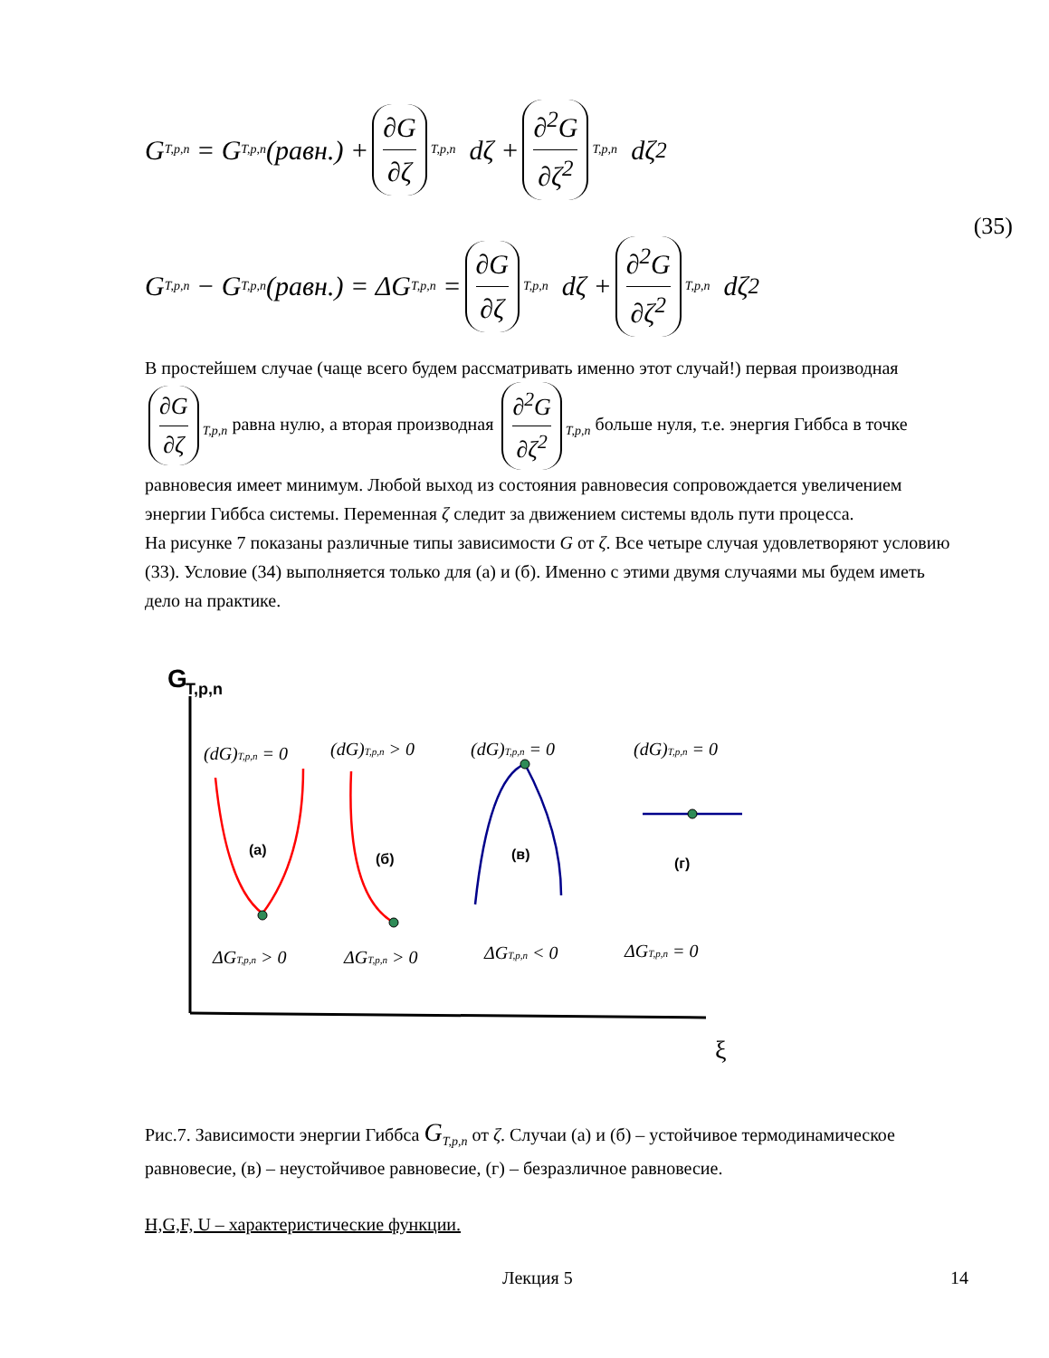G<sub>T,p,n</sub> = G<sub>T,p,n</sub>(равн.) + ∂G ∂ζ<sub>T,p,n</sub> dζ + ∂<sup>2</sup>G ∂ζ<sup>2</sup><sub>T,p,n</sub> dζ<sup>2</sup>
(35)
G<sub>T,p,n</sub> − G<sub>T,p,n</sub>(равн.) = ΔG<sub>T,p,n</sub> = ∂G ∂ζ<sub>T,p,n</sub> dζ + ∂<sup>2</sup>G ∂ζ<sup>2</sup><sub>T,p,n</sub> dζ<sup>2</sup>
В простейшем случае (чаще всего будем рассматривать именно этот случай!) первая производная ∂G ∂ζ<sub>T,p,n</sub> равна нулю, а вторая производная ∂<sup>2</sup>G ∂ζ<sup>2</sup><sub>T,p,n</sub> больше нуля, т.е. энергия Гиббса в точке равновесия имеет минимум. Любой выход из состояния равновесия сопровождается увеличением энергии Гиббса системы. Переменная ζ следит за движением системы вдоль пути процесса.
На рисунке 7 показаны различные типы зависимости G от ζ. Все четыре случая удовлетворяют условию (33). Условие (34) выполняется только для (а) и (б). Именно с этими двумя случаями мы будем иметь дело на практике.
G
T,p,n
ξ
(dG)T,p,n = 0
(dG)T,p,n > 0
(dG)T,p,n = 0
(dG)T,p,n = 0
ΔGT,p,n > 0
ΔGT,p,n > 0
ΔGT,p,n < 0
ΔGT,p,n = 0
(а)
(б)
(в)
(г)
Рис.7. Зависимости энергии Гиббса G<sub>T,p,n</sub> от ζ. Случаи (а) и (б) – устойчивое термодинамическое равновесие, (в) – неустойчивое равновесие, (г) – безразличное равновесие.
H,G,F, U – характеристические функции.
Лекция 5 14